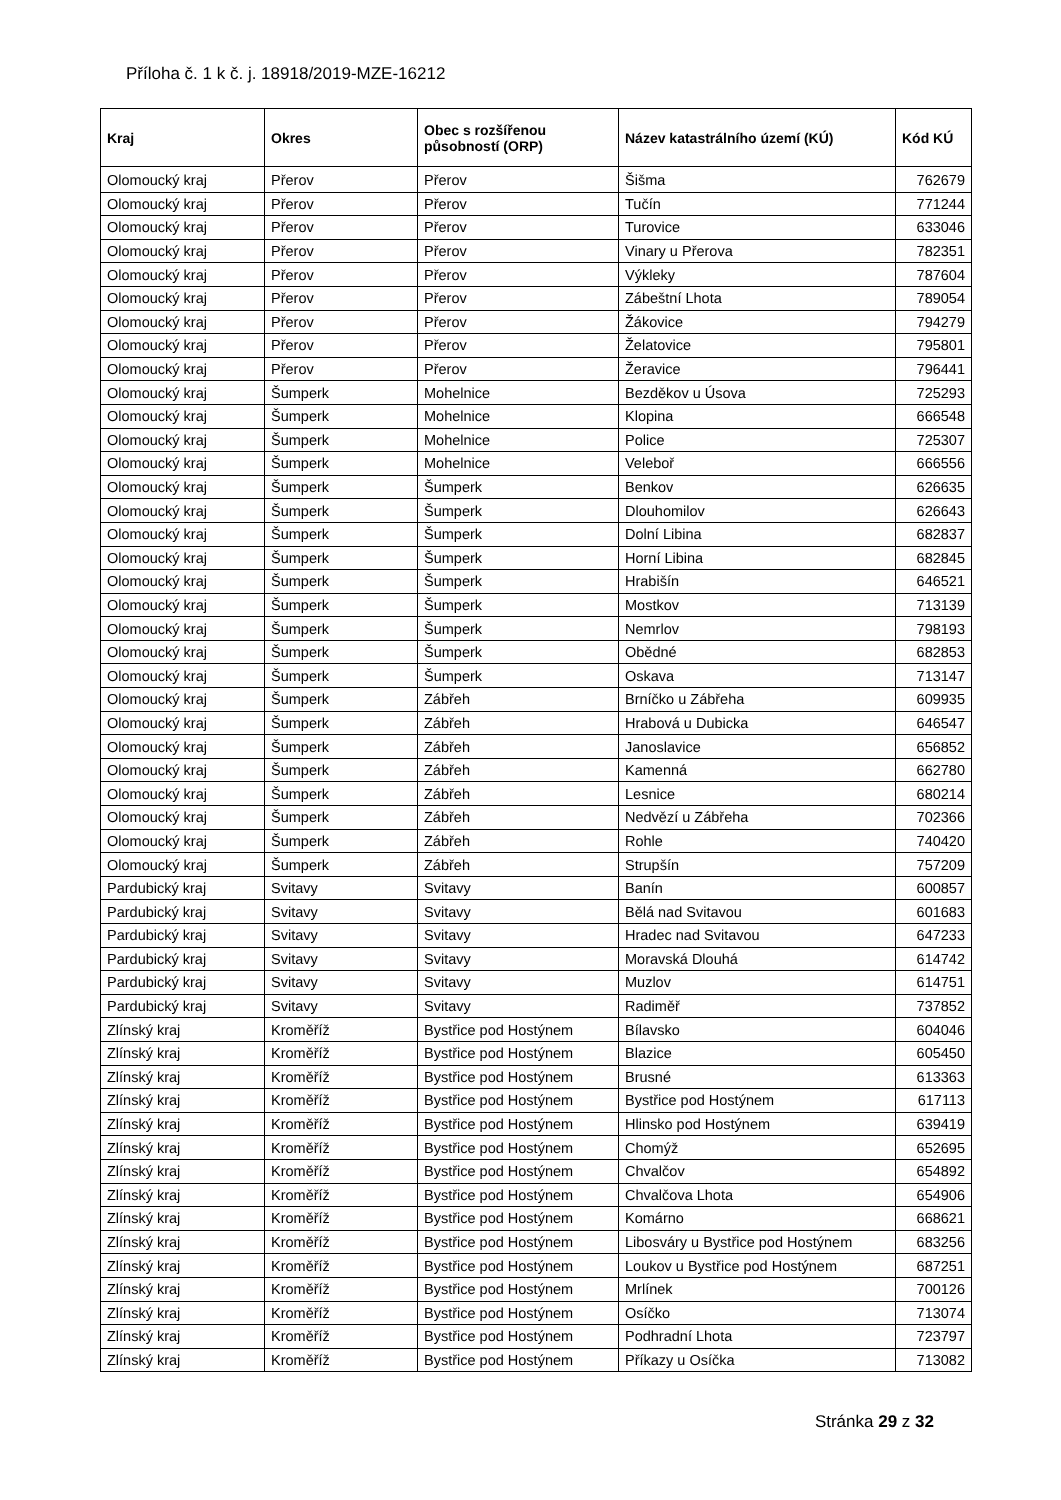Příloha č. 1 k č. j. 18918/2019-MZE-16212
| Kraj | Okres | Obec s rozšířenou působností (ORP) | Název katastrálního území (KÚ) | Kód KÚ |
| --- | --- | --- | --- | --- |
| Olomoucký kraj | Přerov | Přerov | Šišma | 762679 |
| Olomoucký kraj | Přerov | Přerov | Tučín | 771244 |
| Olomoucký kraj | Přerov | Přerov | Turovice | 633046 |
| Olomoucký kraj | Přerov | Přerov | Vinary u Přerova | 782351 |
| Olomoucký kraj | Přerov | Přerov | Výkleky | 787604 |
| Olomoucký kraj | Přerov | Přerov | Zábeštní Lhota | 789054 |
| Olomoucký kraj | Přerov | Přerov | Žákovice | 794279 |
| Olomoucký kraj | Přerov | Přerov | Želatovice | 795801 |
| Olomoucký kraj | Přerov | Přerov | Žeravice | 796441 |
| Olomoucký kraj | Šumperk | Mohelnice | Bezděkov u Úsova | 725293 |
| Olomoucký kraj | Šumperk | Mohelnice | Klopina | 666548 |
| Olomoucký kraj | Šumperk | Mohelnice | Police | 725307 |
| Olomoucký kraj | Šumperk | Mohelnice | Veleboř | 666556 |
| Olomoucký kraj | Šumperk | Šumperk | Benkov | 626635 |
| Olomoucký kraj | Šumperk | Šumperk | Dlouhomilov | 626643 |
| Olomoucký kraj | Šumperk | Šumperk | Dolní Libina | 682837 |
| Olomoucký kraj | Šumperk | Šumperk | Horní Libina | 682845 |
| Olomoucký kraj | Šumperk | Šumperk | Hrabišín | 646521 |
| Olomoucký kraj | Šumperk | Šumperk | Mostkov | 713139 |
| Olomoucký kraj | Šumperk | Šumperk | Nemrlov | 798193 |
| Olomoucký kraj | Šumperk | Šumperk | Obědné | 682853 |
| Olomoucký kraj | Šumperk | Šumperk | Oskava | 713147 |
| Olomoucký kraj | Šumperk | Zábřeh | Brníčko u Zábřeha | 609935 |
| Olomoucký kraj | Šumperk | Zábřeh | Hrabová u Dubicka | 646547 |
| Olomoucký kraj | Šumperk | Zábřeh | Janoslavice | 656852 |
| Olomoucký kraj | Šumperk | Zábřeh | Kamenná | 662780 |
| Olomoucký kraj | Šumperk | Zábřeh | Lesnice | 680214 |
| Olomoucký kraj | Šumperk | Zábřeh | Nedvězí u Zábřeha | 702366 |
| Olomoucký kraj | Šumperk | Zábřeh | Rohle | 740420 |
| Olomoucký kraj | Šumperk | Zábřeh | Strupšín | 757209 |
| Pardubický kraj | Svitavy | Svitavy | Banín | 600857 |
| Pardubický kraj | Svitavy | Svitavy | Bělá nad Svitavou | 601683 |
| Pardubický kraj | Svitavy | Svitavy | Hradec nad Svitavou | 647233 |
| Pardubický kraj | Svitavy | Svitavy | Moravská Dlouhá | 614742 |
| Pardubický kraj | Svitavy | Svitavy | Muzlov | 614751 |
| Pardubický kraj | Svitavy | Svitavy | Radiměř | 737852 |
| Zlínský kraj | Kroměříž | Bystřice pod Hostýnem | Bílavsko | 604046 |
| Zlínský kraj | Kroměříž | Bystřice pod Hostýnem | Blazice | 605450 |
| Zlínský kraj | Kroměříž | Bystřice pod Hostýnem | Brusné | 613363 |
| Zlínský kraj | Kroměříž | Bystřice pod Hostýnem | Bystřice pod Hostýnem | 617113 |
| Zlínský kraj | Kroměříž | Bystřice pod Hostýnem | Hlinsko pod Hostýnem | 639419 |
| Zlínský kraj | Kroměříž | Bystřice pod Hostýnem | Chomýž | 652695 |
| Zlínský kraj | Kroměříž | Bystřice pod Hostýnem | Chvalčov | 654892 |
| Zlínský kraj | Kroměříž | Bystřice pod Hostýnem | Chvalčova Lhota | 654906 |
| Zlínský kraj | Kroměříž | Bystřice pod Hostýnem | Komárno | 668621 |
| Zlínský kraj | Kroměříž | Bystřice pod Hostýnem | Libosváry u Bystřice pod Hostýnem | 683256 |
| Zlínský kraj | Kroměříž | Bystřice pod Hostýnem | Loukov u Bystřice pod Hostýnem | 687251 |
| Zlínský kraj | Kroměříž | Bystřice pod Hostýnem | Mrlínek | 700126 |
| Zlínský kraj | Kroměříž | Bystřice pod Hostýnem | Osíčko | 713074 |
| Zlínský kraj | Kroměříž | Bystřice pod Hostýnem | Podhradní Lhota | 723797 |
| Zlínský kraj | Kroměříž | Bystřice pod Hostýnem | Příkazy u Osíčka | 713082 |
Stránka 29 z 32